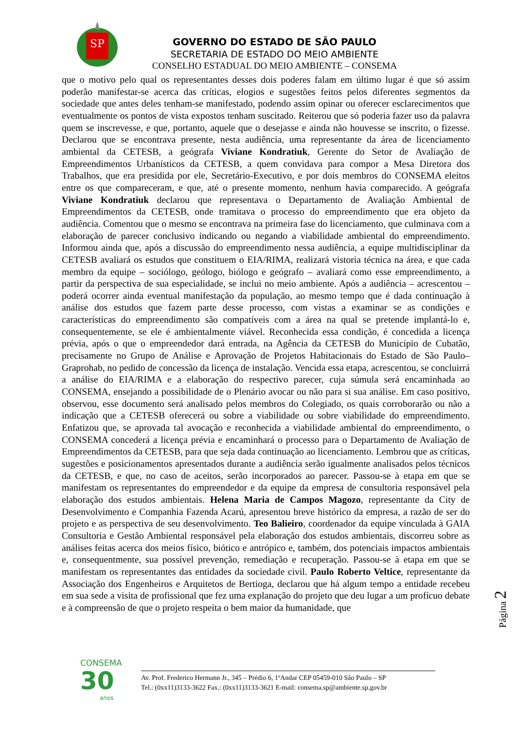SP
GOVERNO DO ESTADO DE SÃO PAULO
SECRETARIA DE ESTADO DO MEIO AMBIENTE
CONSELHO ESTADUAL DO MEIO AMBIENTE – CONSEMA
que o motivo pelo qual os representantes desses dois poderes falam em último lugar é que só assim poderão manifestar-se acerca das críticas, elogios e sugestões feitos pelos diferentes segmentos da sociedade que antes deles tenham-se manifestado, podendo assim opinar ou oferecer esclarecimentos que eventualmente os pontos de vista expostos tenham suscitado. Reiterou que só poderia fazer uso da palavra quem se inscrevesse, e que, portanto, aquele que o desejasse e ainda não houvesse se inscrito, o fizesse. Declarou que se encontrava presente, nesta audiência, uma representante da área de licenciamento ambiental da CETESB, a geógrafa Viviane Kondratiuk, Gerente do Setor de Avaliação de Empreendimentos Urbanísticos da CETESB, a quem convidava para compor a Mesa Diretora dos Trabalhos, que era presidida por ele, Secretário-Executivo, e por dois membros do CONSEMA eleitos entre os que compareceram, e que, até o presente momento, nenhum havia comparecido. A geógrafa Viviane Kondratiuk declarou que representava o Departamento de Avaliação Ambiental de Empreendimentos da CETESB, onde tramitava o processo do empreendimento que era objeto da audiência. Comentou que o mesmo se encontrava na primeira fase do licenciamento, que culminava com a elaboração de parecer conclusivo indicando ou negando a viabilidade ambiental do empreendimento. Informou ainda que, após a discussão do empreendimento nessa audiência, a equipe multidisciplinar da CETESB avaliará os estudos que constituem o EIA/RIMA, realizará vistoria técnica na área, e que cada membro da equipe – sociólogo, geólogo, biólogo e geógrafo – avaliará como esse empreendimento, a partir da perspectiva de sua especialidade, se inclui no meio ambiente. Após a audiência – acrescentou – poderá ocorrer ainda eventual manifestação da população, ao mesmo tempo que é dada continuação à análise dos estudos que fazem parte desse processo, com vistas a examinar se as condições e características do empreendimento são compatíveis com a área na qual se pretende implantá-lo e, consequentemente, se ele é ambientalmente viável. Reconhecida essa condição, é concedida a licença prévia, após o que o empreendedor dará entrada, na Agência da CETESB do Município de Cubatão, precisamente no Grupo de Análise e Aprovação de Projetos Habitacionais do Estado de São Paulo– Graprohab, no pedido de concessão da licença de instalação. Vencida essa etapa, acrescentou, se concluirrá a análise do EIA/RIMA e a elaboração do respectivo parecer, cuja súmula será encaminhada ao CONSEMA, ensejando a possibilidade de o Plenário avocar ou não para si sua análise. Em caso positivo, observou, esse documento será analisado pelos membros do Colegiado, os quais corroborarão ou não a indicação que a CETESB oferecerá ou sobre a viabilidade ou sobre viabilidade do empreendimento. Enfatizou que, se aprovada tal avocação e reconhecida a viabilidade ambiental do empreendimento, o CONSEMA concederá a licença prévia e encaminhará o processo para o Departamento de Avaliação de Empreendimentos da CETESB, para que seja dada continuação ao licenciamento. Lembrou que as críticas, sugestões e posicionamentos apresentados durante a audiência serão igualmente analisados pelos técnicos da CETESB, e que, no caso de aceitos, serão incorporados ao parecer. Passou-se à etapa em que se manifestam os representantes do empreendedor e da equipe da empresa de consultoria responsável pela elaboração dos estudos ambientais. Helena Maria de Campos Magozo, representante da City de Desenvolvimento e Companhia Fazenda Acarú, apresentou breve histórico da empresa, a razão de ser do projeto e as perspectiva de seu desenvolvimento. Teo Balieiro, coordenador da equipe vinculada à GAIA Consultoria e Gestão Ambiental responsável pela elaboração dos estudos ambientais, discorreu sobre as análises feitas acerca dos meios físico, biótico e antrópico e, também, dos potenciais impactos ambientais e, consequentmente, sua possível prevenção, remediação e recuperação. Passou-se à etapa em que se manifestam os representantes das entidades da sociedade civil. Paulo Roberto Veltice, representante da Associação dos Engenheiros e Arquitetos de Bertioga, declarou que há algum tempo a entidade recebeu em sua sede a visita de profissional que fez uma explanação do projeto que deu lugar a um profícuo debate e à compreensão de que o projeto respeita o bem maior da humanidade, que
Página 2
CONSEMA
30
anos
Av. Prof. Frederico Hermann Jr., 345 – Prédio 6, 1ºAndar CEP 05459-010 São Paulo – SP
Tel.: (0xx11)3133-3622 Fax.: (0xx11)3133-3621 E-mail: consema.sp@ambiente.sp.gov.br